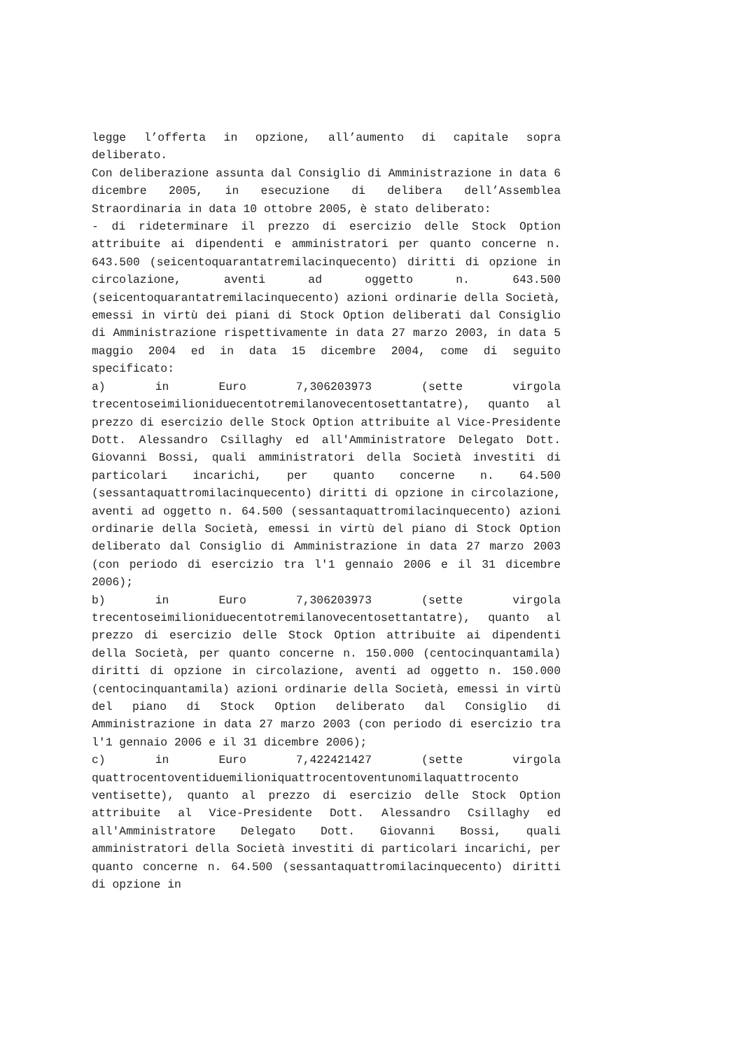legge l’offerta in opzione, all’aumento di capitale sopra deliberato.
Con deliberazione assunta dal Consiglio di Amministrazione in data 6 dicembre 2005, in esecuzione di delibera dell’Assemblea Straordinaria in data 10 ottobre 2005, è stato deliberato:
- di rideterminare il prezzo di esercizio delle Stock Option attribuite ai dipendenti e amministratori per quanto concerne n. 643.500 (seicentoquarantatremilacinquecento) diritti di opzione in circolazione, aventi ad oggetto n. 643.500 (seicentoquarantatremilacinquecento) azioni ordinarie della Società, emessi in virtù dei piani di Stock Option deliberati dal Consiglio di Amministrazione rispettivamente in data 27 marzo 2003, in data 5 maggio 2004 ed in data 15 dicembre 2004, come di seguito specificato:
a) in Euro 7,306203973 (sette virgola trecentoseimilioniduecentotremilanovecentosettantatre), quanto al prezzo di esercizio delle Stock Option attribuite al Vice-Presidente Dott. Alessandro Csillaghy ed all'Amministratore Delegato Dott. Giovanni Bossi, quali amministratori della Società investiti di particolari incarichi, per quanto concerne n. 64.500 (sessantaquattromilacinquecento) diritti di opzione in circolazione, aventi ad oggetto n. 64.500 (sessantaquattromilacinquecento) azioni ordinarie della Società, emessi in virtù del piano di Stock Option deliberato dal Consiglio di Amministrazione in data 27 marzo 2003 (con periodo di esercizio tra l'1 gennaio 2006 e il 31 dicembre 2006);
b) in Euro 7,306203973 (sette virgola trecentoseimilioniduecentotremilanovecentosettantatre), quanto al prezzo di esercizio delle Stock Option attribuite ai dipendenti della Società, per quanto concerne n. 150.000 (centocinquantamila) diritti di opzione in circolazione, aventi ad oggetto n. 150.000 (centocinquantamila) azioni ordinarie della Società, emessi in virtù del piano di Stock Option deliberato dal Consiglio di Amministrazione in data 27 marzo 2003 (con periodo di esercizio tra l'1 gennaio 2006 e il 31 dicembre 2006);
c) in Euro 7,422421427 (sette virgola quattrocentoventiduemilioniquattrocentoventunomilaquattrocento ventisette), quanto al prezzo di esercizio delle Stock Option attribuite al Vice-Presidente Dott. Alessandro Csillaghy ed all'Amministratore Delegato Dott. Giovanni Bossi, quali amministratori della Società investiti di particolari incarichi, per quanto concerne n. 64.500 (sessantaquattromilacinquecento) diritti di opzione in